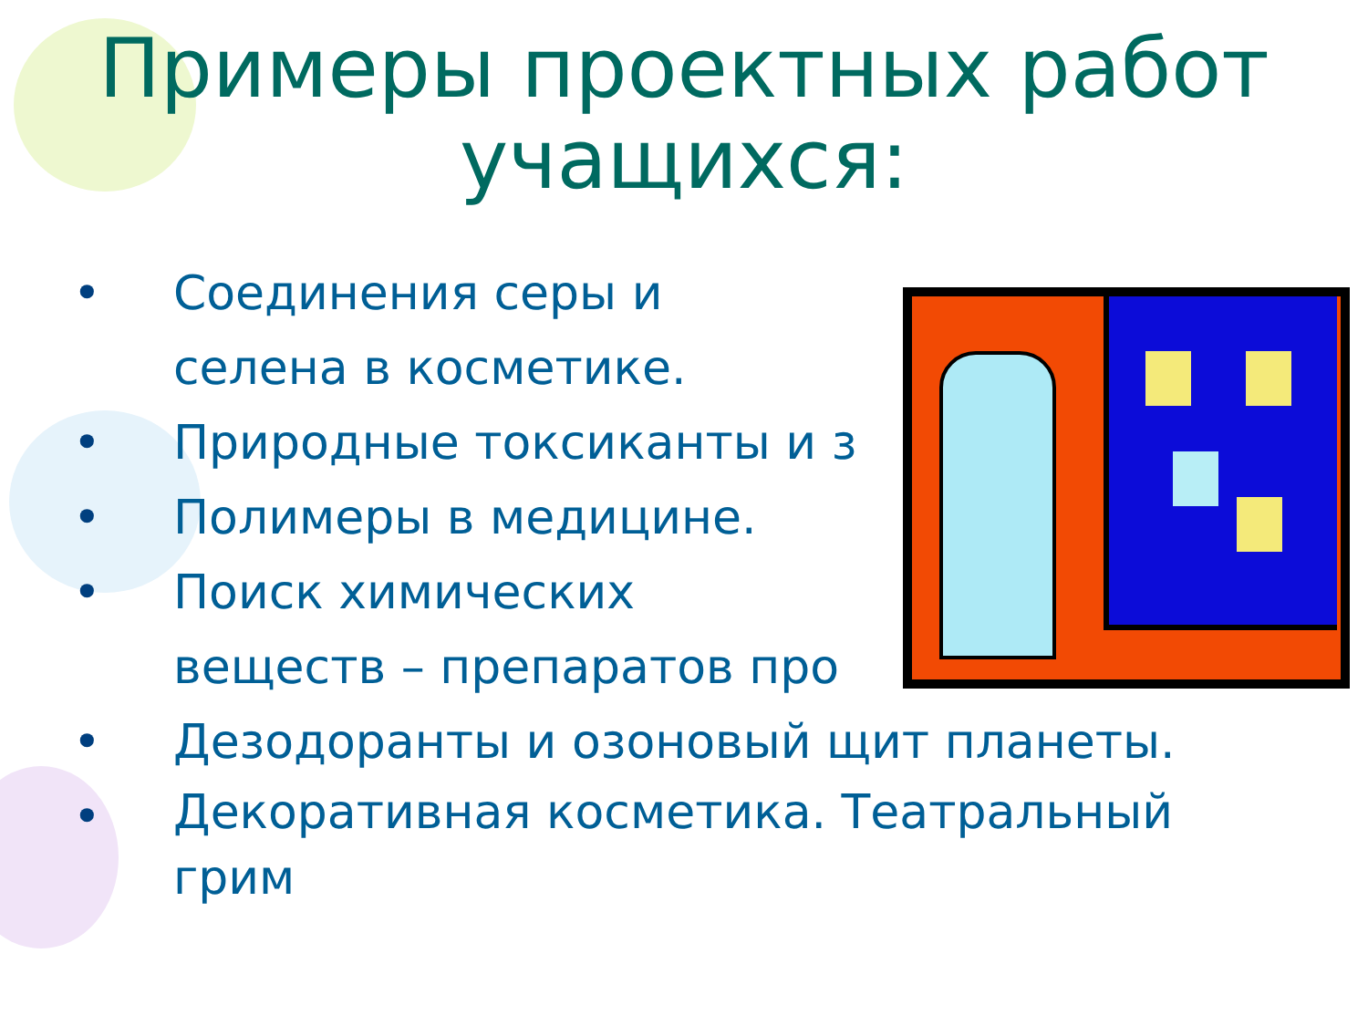Примеры проектных работ
учащихся:
• Соединения серы и
селена в косметике.
• Природные токсиканты и з
• Полимеры в медицине.
• Поиск химических
веществ – препаратов про
• Дезодоранты и озоновый щит планеты.
• Декоративная косметика. Театральный грим